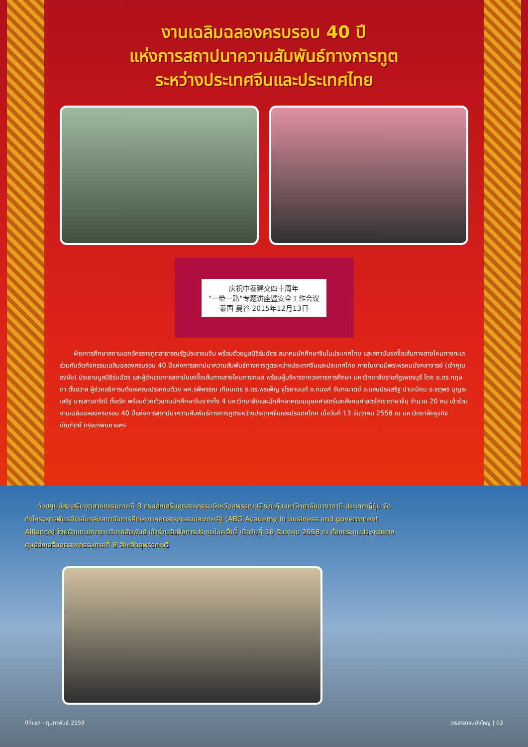งานเฉลิมฉลองครบรอบ 40 ปี
แห่งการสถาปนาความสัมพันธ์ทางการทูต
ระหว่างประเทศจีนและประเทศไทย
庆祝中泰建交四十周年
"一带一路"专题讲座暨安全工作会议
泰国 曼谷 2015年12月13日
ฝ่ายการศึกษาสถานเอกอัครราชทูตสาธารณรัฐประชาชนจีน พร้อมด้วยมูลนิธิร่มฉัตร สมาคมนักศึกษาจีนในประเทศไทย และสถาบันขงจื๊อเส้นทางสายไหมทางทะเล ร่วมกันจัดกิจกรรมเฉลิมฉลองครบรอบ 40 ปีแห่งการสถาปนาความสัมพันธ์ทางการทูตระหว่างประเทศจีนและประเทศไทย ภายในงานมีพระพรหมมังคลาจารย์ (เจ้าคุณธงชัย) ประธานมูลนิธิร่มฉัตร และผู้อำนวยการสถาบันขงจื๊อเส้นทางสายไหมทางทะเล พร้อมผู้บริหารจากวงการการศึกษา มหาวิทยาลัยราชภัฏเพชรบุรี โดย อ.ดร.กฤษดา ตั้งชวาล ผู้ช่วยอธิการบดีและคณะประกอบด้วย ผศ.รพีพรรณ เทียมเดช อ.ดร.พรเพ็ญ จุไรยานนท์ อ.ทนงค์ จันทะมาตย์ อ.แสนประเสริฐ ปานเนียม อ.จตุพร บุญระเสริฐ นางสาวอาริณี ตั้งเริก พร้อมด้วยตัวแทนนักศึกษาจีนจากทั้ง 4 มหาวิทยาลัยและนักศึกษาคณะมนุษยศาสตร์และสังคมศาสตร์สาขาภาษาจีน จำนวน 20 คน เข้าร่วมงานเฉลิมฉลองครบรอบ 40 ปีแห่งการสถาปนาความสัมพันธ์ทางการทูตระหว่างประเทศจีนและประเทศไทย เมื่อวันที่ 13 ธันวาคม 2558 ณ มหาวิทยาลัยธุรกิจบัณฑิตย์ กรุงเทพมหานคร
ด้วยศูนย์ส่งเสริมอุตสาหกรรมภาคที่ 8 กรมส่งเสริมอุตสาหกรรมจังหวัดสุพรรณบุรี ร่วมกับมหาวิทยาลัยนางาซากิ ประเทศญี่ปุ่น จัดทำโครงการพันธมิตรในกลุ่มสถาบันการศึกษาภาคอุตสาหกรรมและภาครัฐ (ABG Academy in business and government Alliance) โดยตัวแทนจากงานวิเทศสัมพันธ์ เข้าร่วมรับฟังการประชุมในครั้งนี้ เมื่อวันที่ 16 ธันวาคม 2558 ณ ห้องประชุมประกายแดง ศูนย์ส่งเสริมอุตสาหกรรมภาคที่ 8 จังหวัดสุพรรณบุรี
ปีที่แรก · กุมภาพันธ์ 2559 วารสารดอนยังใหญ่ | 03